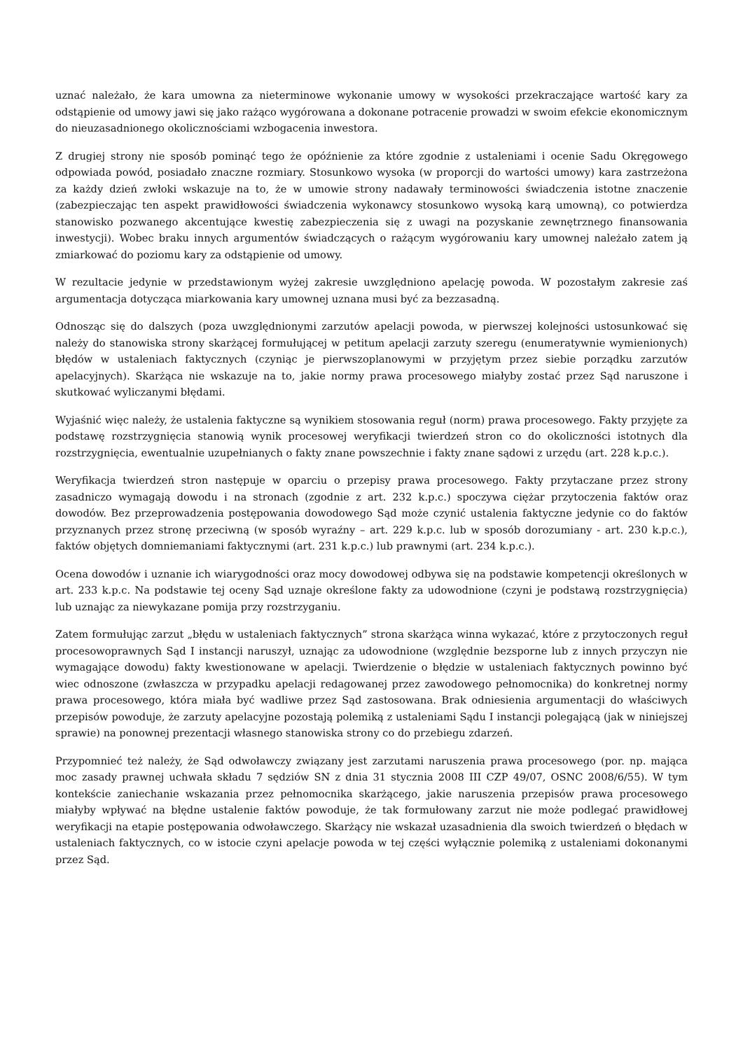uznać należało, że kara umowna za nieterminowe wykonanie umowy w wysokości przekraczające wartość kary za odstąpienie od umowy jawi się jako rażąco wygórowana a dokonane potracenie prowadzi w swoim efekcie ekonomicznym do nieuzasadnionego okolicznościami wzbogacenia inwestora.
Z drugiej strony nie sposób pominąć tego że opóźnienie za które zgodnie z ustaleniami i ocenie Sadu Okręgowego odpowiada powód, posiadało znaczne rozmiary. Stosunkowo wysoka (w proporcji do wartości umowy) kara zastrzeżona za każdy dzień zwłoki wskazuje na to, że w umowie strony nadawały terminowości świadczenia istotne znaczenie (zabezpieczając ten aspekt prawidłowości świadczenia wykonawcy stosunkowo wysoką karą umowną), co potwierdza stanowisko pozwanego akcentujące kwestię zabezpieczenia się z uwagi na pozyskanie zewnętrznego finansowania inwestycji). Wobec braku innych argumentów świadczących o rażącym wygórowaniu kary umownej należało zatem ją zmiarkować do poziomu kary za odstąpienie od umowy.
W rezultacie jedynie w przedstawionym wyżej zakresie uwzględniono apelację powoda. W pozostałym zakresie zaś argumentacja dotycząca miarkowania kary umownej uznana musi być za bezzasadną.
Odnosząc się do dalszych (poza uwzględnionymi zarzutów apelacji powoda, w pierwszej kolejności ustosunkować się należy do stanowiska strony skarżącej formułującej w petitum apelacji zarzuty szeregu (enumeratywnie wymienionych) błędów w ustaleniach faktycznych (czyniąc je pierwszoplanowymi w przyjętym przez siebie porządku zarzutów apelacyjnych). Skarżąca nie wskazuje na to, jakie normy prawa procesowego miałyby zostać przez Sąd naruszone i skutkować wyliczanymi błędami.
Wyjaśnić więc należy, że ustalenia faktyczne są wynikiem stosowania reguł (norm) prawa procesowego. Fakty przyjęte za podstawę rozstrzygnięcia stanowią wynik procesowej weryfikacji twierdzeń stron co do okoliczności istotnych dla rozstrzygnięcia, ewentualnie uzupełnianych o fakty znane powszechnie i fakty znane sądowi z urzędu (art. 228 k.p.c.).
Weryfikacja twierdzeń stron następuje w oparciu o przepisy prawa procesowego. Fakty przytaczane przez strony zasadniczo wymagają dowodu i na stronach (zgodnie z art. 232 k.p.c.) spoczywa ciężar przytoczenia faktów oraz dowodów. Bez przeprowadzenia postępowania dowodowego Sąd może czynić ustalenia faktyczne jedynie co do faktów przyznanych przez stronę przeciwną (w sposób wyraźny – art. 229 k.p.c. lub w sposób dorozumiany - art. 230 k.p.c.), faktów objętych domniemaniami faktycznymi (art. 231 k.p.c.) lub prawnymi (art. 234 k.p.c.).
Ocena dowodów i uznanie ich wiarygodności oraz mocy dowodowej odbywa się na podstawie kompetencji określonych w art. 233 k.p.c. Na podstawie tej oceny Sąd uznaje określone fakty za udowodnione (czyni je podstawą rozstrzygnięcia) lub uznając za niewykazane pomija przy rozstrzyganiu.
Zatem formułując zarzut „błędu w ustaleniach faktycznych” strona skarżąca winna wykazać, które z przytoczonych reguł procesowoprawnych Sąd I instancji naruszył, uznając za udowodnione (względnie bezsporne lub z innych przyczyn nie wymagające dowodu) fakty kwestionowane w apelacji. Twierdzenie o błędzie w ustaleniach faktycznych powinno być wiec odnoszone (zwłaszcza w przypadku apelacji redagowanej przez zawodowego pełnomocnika) do konkretnej normy prawa procesowego, która miała być wadliwe przez Sąd zastosowana. Brak odniesienia argumentacji do właściwych przepisów powoduje, że zarzuty apelacyjne pozostają polemiką z ustaleniami Sądu I instancji polegającą (jak w niniejszej sprawie) na ponownej prezentacji własnego stanowiska strony co do przebiegu zdarzeń.
Przypomnieć też należy, że Sąd odwoławczy związany jest zarzutami naruszenia prawa procesowego (por. np. mająca moc zasady prawnej uchwała składu 7 sędziów SN z dnia 31 stycznia 2008 III CZP 49/07, OSNC 2008/6/55). W tym kontekście zaniechanie wskazania przez pełnomocnika skarżącego, jakie naruszenia przepisów prawa procesowego miałyby wpływać na błędne ustalenie faktów powoduje, że tak formułowany zarzut nie może podlegać prawidłowej weryfikacji na etapie postępowania odwoławczego. Skarżący nie wskazał uzasadnienia dla swoich twierdzeń o błędach w ustaleniach faktycznych, co w istocie czyni apelacje powoda w tej części wyłącznie polemiką z ustaleniami dokonanymi przez Sąd.